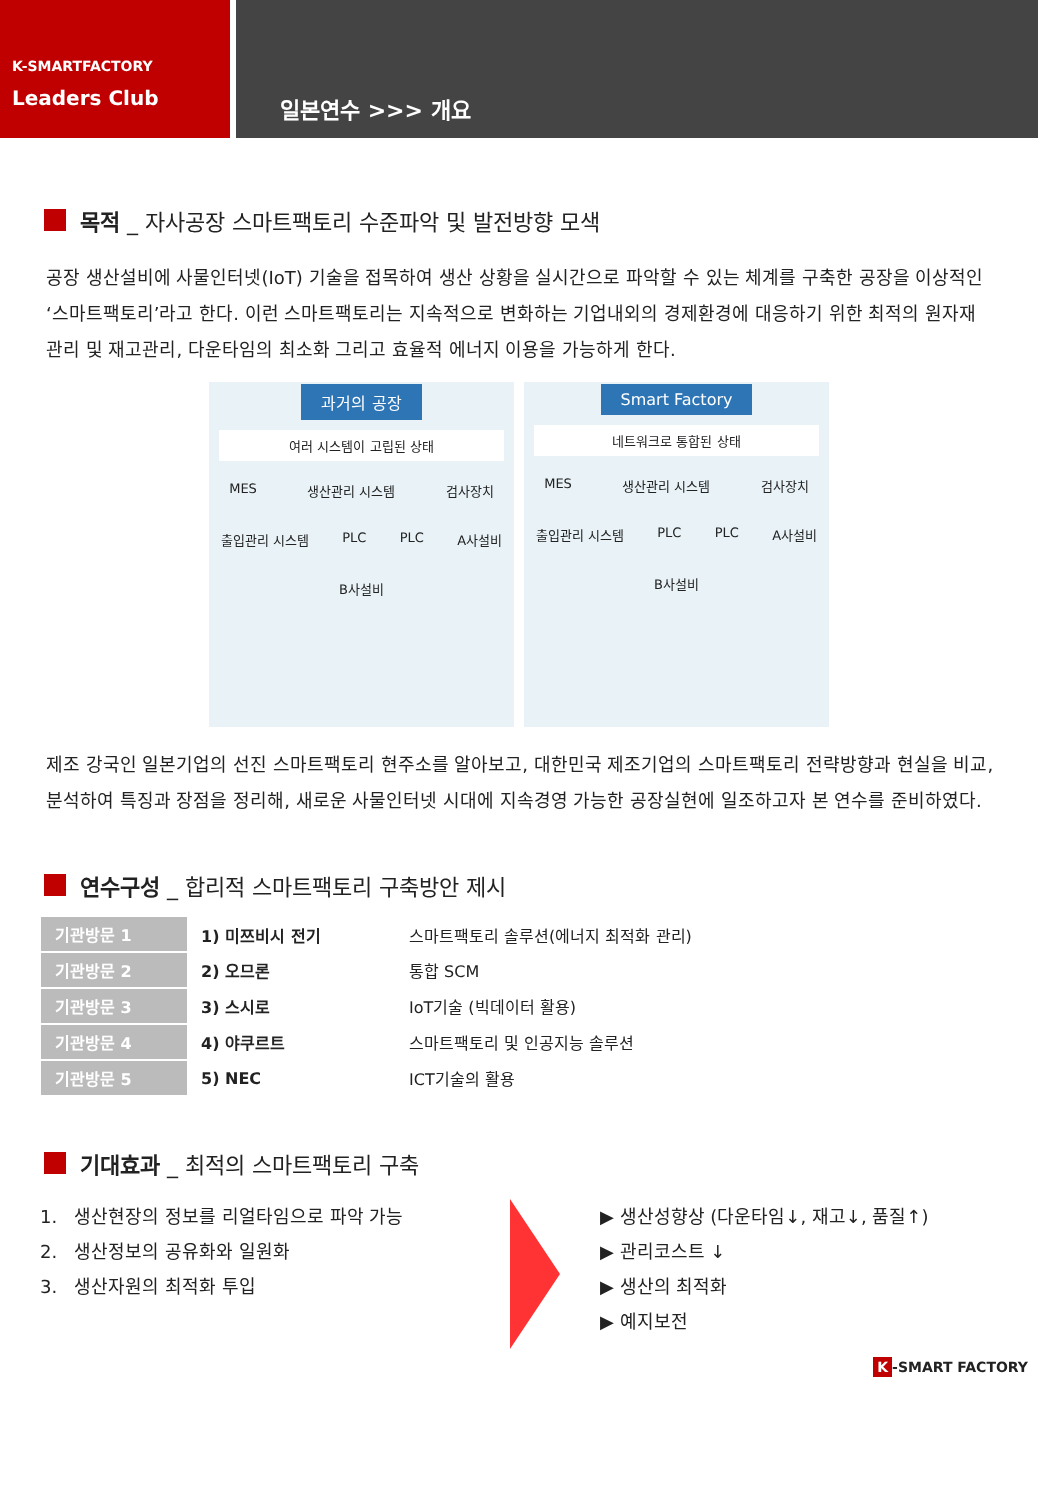K-SMARTFACTORY
Leaders Club
일본연수 >>> 개요
목적 _ 자사공장 스마트팩토리 수준파악 및 발전방향 모색
공장 생산설비에 사물인터넷(IoT) 기술을 접목하여 생산 상황을 실시간으로 파악할 수 있는 체계를 구축한 공장을 이상적인 ‘스마트팩토리’라고 한다. 이런 스마트팩토리는 지속적으로 변화하는 기업내외의 경제환경에 대응하기 위한 최적의 원자재 관리 및 재고관리, 다운타임의 최소화 그리고 효율적 에너지 이용을 가능하게 한다.
과거의 공장
여러 시스템이 고립된 상태
MES 생산관리 시스템 검사장치 출입관리 시스템 PLC PLC A사설비 B사설비
Smart Factory
네트워크로 통합된 상태
MES 생산관리 시스템 검사장치 출입관리 시스템 PLC PLC A사설비 B사설비
제조 강국인 일본기업의 선진 스마트팩토리 현주소를 알아보고, 대한민국 제조기업의 스마트팩토리 전략방향과 현실을 비교, 분석하여 특징과 장점을 정리해, 새로운 사물인터넷 시대에 지속경영 가능한 공장실현에 일조하고자 본 연수를 준비하였다.
연수구성 _ 합리적 스마트팩토리 구축방안 제시
| 기관방문 1 | 1) 미쯔비시 전기 | 스마트팩토리 솔루션(에너지 최적화 관리) |
| 기관방문 2 | 2) 오므론 | 통합 SCM |
| 기관방문 3 | 3) 스시로 | IoT기술 (빅데이터 활용) |
| 기관방문 4 | 4) 야쿠르트 | 스마트팩토리 및 인공지능 솔루션 |
| 기관방문 5 | 5) NEC | ICT기술의 활용 |
기대효과 _ 최적의 스마트팩토리 구축
1. 생산현장의 정보를 리얼타임으로 파악 가능
2. 생산정보의 공유화와 일원화
3. 생산자원의 최적화 투입
▶ 생산성향상 (다운타임↓, 재고↓, 품질↑)
▶ 관리코스트 ↓
▶ 생산의 최적화
▶ 예지보전
K -SMART FACTORY